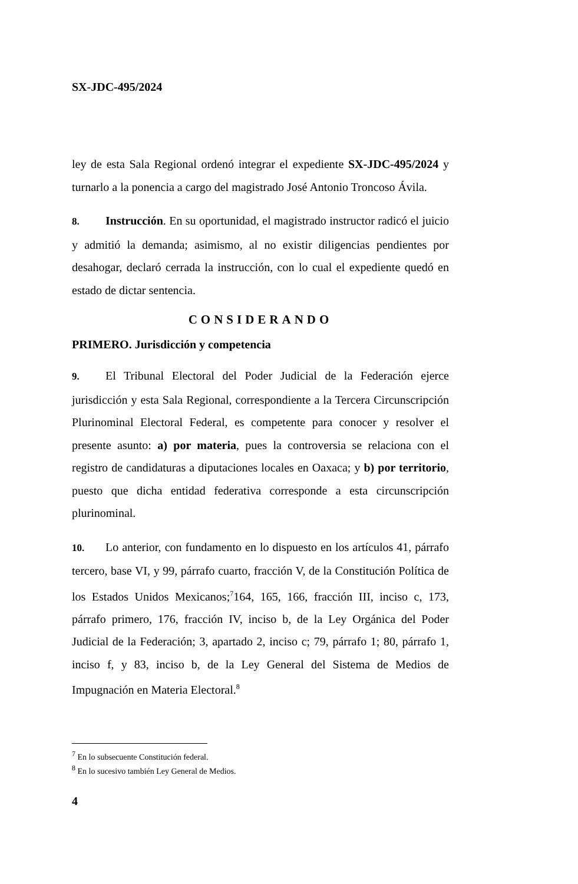SX-JDC-495/2024
ley de esta Sala Regional ordenó integrar el expediente SX-JDC-495/2024 y turnarlo a la ponencia a cargo del magistrado José Antonio Troncoso Ávila.
8. Instrucción. En su oportunidad, el magistrado instructor radicó el juicio y admitió la demanda; asimismo, al no existir diligencias pendientes por desahogar, declaró cerrada la instrucción, con lo cual el expediente quedó en estado de dictar sentencia.
CONSIDERANDO
PRIMERO. Jurisdicción y competencia
9. El Tribunal Electoral del Poder Judicial de la Federación ejerce jurisdicción y esta Sala Regional, correspondiente a la Tercera Circunscripción Plurinominal Electoral Federal, es competente para conocer y resolver el presente asunto: a) por materia, pues la controversia se relaciona con el registro de candidaturas a diputaciones locales en Oaxaca; y b) por territorio, puesto que dicha entidad federativa corresponde a esta circunscripción plurinominal.
10. Lo anterior, con fundamento en lo dispuesto en los artículos 41, párrafo tercero, base VI, y 99, párrafo cuarto, fracción V, de la Constitución Política de los Estados Unidos Mexicanos;<sup>7</sup>164, 165, 166, fracción III, inciso c, 173, párrafo primero, 176, fracción IV, inciso b, de la Ley Orgánica del Poder Judicial de la Federación; 3, apartado 2, inciso c; 79, párrafo 1; 80, párrafo 1, inciso f, y 83, inciso b, de la Ley General del Sistema de Medios de Impugnación en Materia Electoral.<sup>8</sup>
<sup>7</sup> En lo subsecuente Constitución federal.
<sup>8</sup> En lo sucesivo también Ley General de Medios.
4